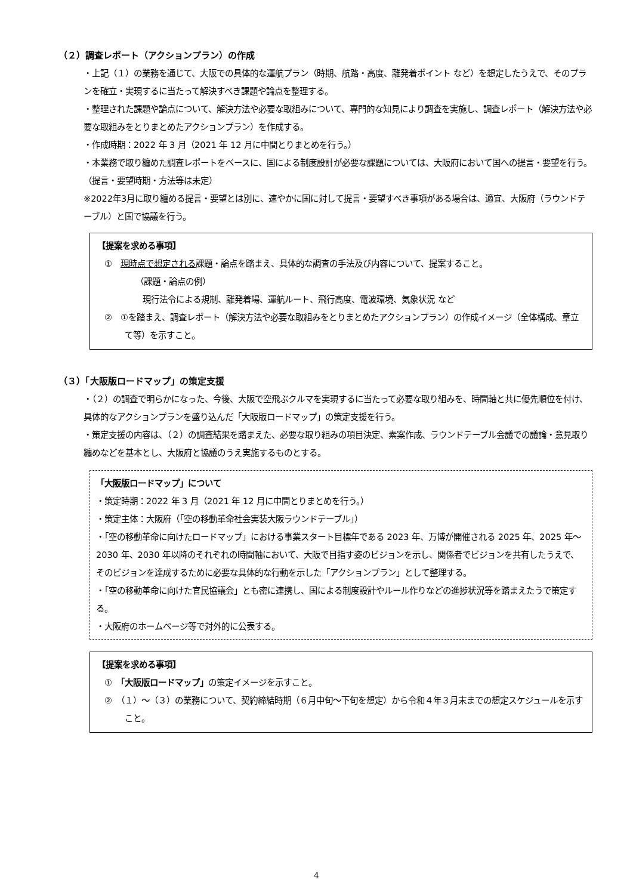（２）調査レポート（アクションプラン）の作成
・上記（１）の業務を通じて、大阪での具体的な運航プラン（時期、航路・高度、離発着ポイント など）を想定したうえで、そのプランを確立・実現するに当たって解決すべき課題や論点を整理する。
・整理された課題や論点について、解決方法や必要な取組みについて、専門的な知見により調査を実施し、調査レポート（解決方法や必要な取組みをとりまとめたアクションプラン）を作成する。
・作成時期：2022 年 3 月（2021 年 12 月に中間とりまとめを行う。）
・本業務で取り纏めた調査レポートをベースに、国による制度設計が必要な課題については、大阪府において国への提言・要望を行う。（提言・要望時期・方法等は未定）
※2022年3月に取り纏める提言・要望とは別に、速やかに国に対して提言・要望すべき事項がある場合は、適宜、大阪府（ラウンドテーブル）と国で協議を行う。
【提案を求める事項】
①　現時点で想定される課題・論点を踏まえ、具体的な調査の手法及び内容について、提案すること。
（課題・論点の例）
現行法令による規制、離発着場、運航ルート、飛行高度、電波環境、気象状況 など
②　①を踏まえ、調査レポート（解決方法や必要な取組みをとりまとめたアクションプラン）の作成イメージ（全体構成、章立て等）を示すこと。
（３）「大阪版ロードマップ」の策定支援
・（２）の調査で明らかになった、今後、大阪で空飛ぶクルマを実現するに当たって必要な取り組みを、時間軸と共に優先順位を付け、具体的なアクションプランを盛り込んだ「大阪版ロードマップ」の策定支援を行う。
・策定支援の内容は、（２）の調査結果を踏まえた、必要な取り組みの項目決定、素案作成、ラウンドテーブル会議での議論・意見取り纏めなどを基本とし、大阪府と協議のうえ実施するものとする。
「大阪版ロードマップ」について
・策定時期：2022 年 3 月（2021 年 12 月に中間とりまとめを行う。）
・策定主体：大阪府（「空の移動革命社会実装大阪ラウンドテーブル」）
・「空の移動革命に向けたロードマップ」における事業スタート目標年である 2023 年、万博が開催される 2025 年、2025 年～2030 年、2030 年以降のそれぞれの時間軸において、大阪で目指す姿のビジョンを示し、関係者でビジョンを共有したうえで、そのビジョンを達成するために必要な具体的な行動を示した「アクションプラン」として整理する。
・「空の移動革命に向けた官民協議会」とも密に連携し、国による制度設計やルール作りなどの進捗状況等を踏まえたうで策定する。
・大阪府のホームページ等で対外的に公表する。
【提案を求める事項】
①　「大阪版ロードマップ」の策定イメージを示すこと。
②　（１）～（３）の業務について、契約締結時期（６月中旬～下旬を想定）から令和４年３月末までの想定スケジュールを示すこと。
4